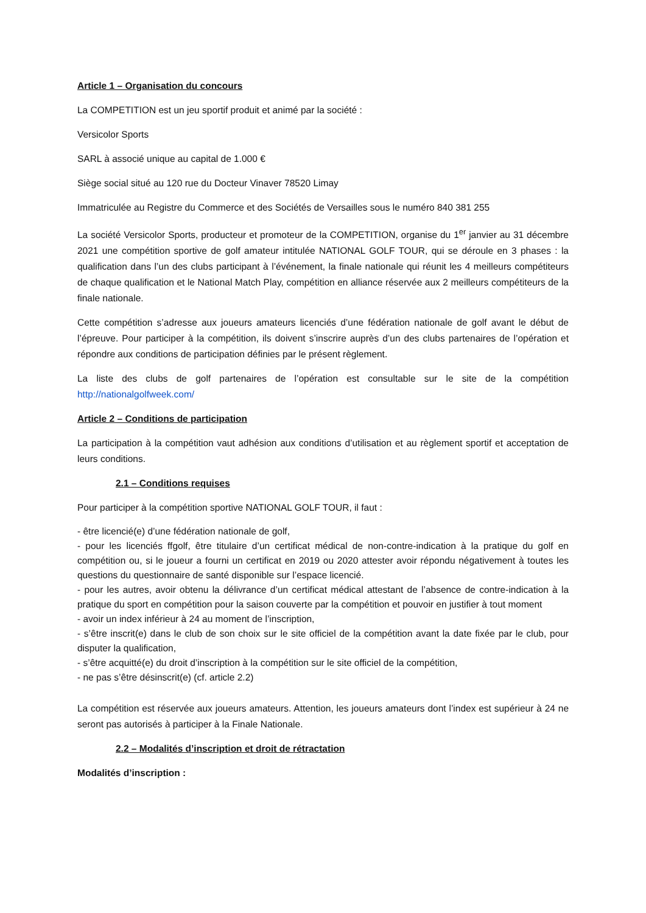Article 1 – Organisation du concours
La COMPETITION est un jeu sportif produit et animé par la société :
Versicolor Sports
SARL à associé unique au capital de 1.000 €
Siège social situé au 120 rue du Docteur Vinaver 78520 Limay
Immatriculée au Registre du Commerce et des Sociétés de Versailles sous le numéro 840 381 255
La société Versicolor Sports, producteur et promoteur de la COMPETITION, organise du 1<sup>er</sup> janvier au 31 décembre 2021 une compétition sportive de golf amateur intitulée NATIONAL GOLF TOUR, qui se déroule en 3 phases : la qualification dans l’un des clubs participant à l’événement, la finale nationale qui réunit les 4 meilleurs compétiteurs de chaque qualification et le National Match Play, compétition en alliance réservée aux 2 meilleurs compétiteurs de la finale nationale.
Cette compétition s’adresse aux joueurs amateurs licenciés d’une fédération nationale de golf avant le début de l’épreuve. Pour participer à la compétition, ils doivent s’inscrire auprès d’un des clubs partenaires de l’opération et répondre aux conditions de participation définies par le présent règlement.
La liste des clubs de golf partenaires de l’opération est consultable sur le site de la compétition http://nationalgolfweek.com/
Article 2 – Conditions de participation
La participation à la compétition vaut adhésion aux conditions d’utilisation et au règlement sportif et acceptation de leurs conditions.
2.1 – Conditions requises
Pour participer à la compétition sportive NATIONAL GOLF TOUR, il faut :
- être licencié(e) d’une fédération nationale de golf,
- pour les licenciés ffgolf, être titulaire d’un certificat médical de non-contre-indication à la pratique du golf en compétition ou, si le joueur a fourni un certificat en 2019 ou 2020 attester avoir répondu négativement à toutes les questions du questionnaire de santé disponible sur l’espace licencié.
- pour les autres, avoir obtenu la délivrance d’un certificat médical attestant de l’absence de contre-indication à la pratique du sport en compétition pour la saison couverte par la compétition et pouvoir en justifier à tout moment
- avoir un index inférieur à 24 au moment de l’inscription,
- s’être inscrit(e) dans le club de son choix sur le site officiel de la compétition avant la date fixée par le club, pour disputer la qualification,
- s’être acquitté(e) du droit d’inscription à la compétition sur le site officiel de la compétition,
- ne pas s’être désinscrit(e) (cf. article 2.2)
La compétition est réservée aux joueurs amateurs. Attention, les joueurs amateurs dont l’index est supérieur à 24 ne seront pas autorisés à participer à la Finale Nationale.
2.2 – Modalités d’inscription et droit de rétractation
Modalités d’inscription :